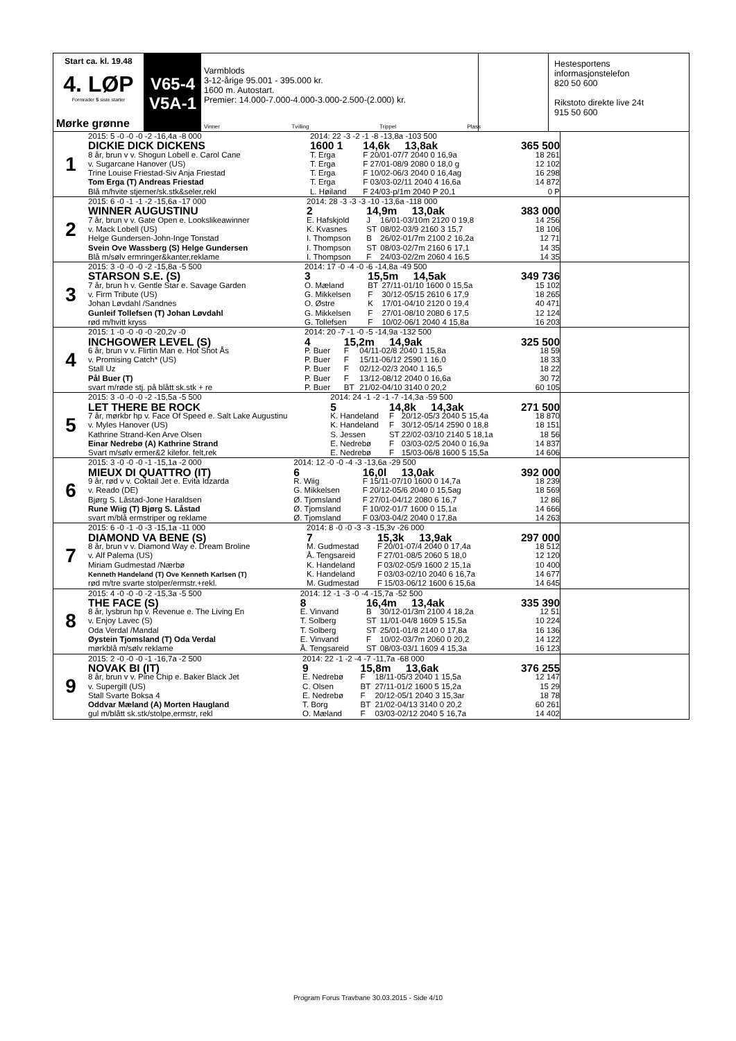Start ca. kl. 19.48
4. LØP
Formrader 5 siste starter
Mørke grønne
V65-4
V5A-1
Varmblods
3-12-årige 95.001 - 395.000 kr.
1600 m. Autostart.
Premier: 14.000-7.000-4.000-3.000-2.500-(2.000) kr.
Vinner Tvilling Trippel Plass
Hestesportens informasjonstelefon
820 50 600
Rikstoto direkte live 24t
915 50 600
1
| 2015: 5 -0 -0 -0 -2 -16,4a -8 000 | 2014: 22 -3 -2 -1 -8 -13,8a -103 500 | | | |
| DICKIE DICK DICKENS | 1600 1 | 14,6k 13,8ak | | 365 500 |
| 8 år, brun v v. Shogun Lobell e. Carol Cane | T. Erga | F | 20/01-07/7 2040 0 16,9a | 18 261 |
| v. Sugarcane Hanover (US) | T. Erga | F | 27/01-08/9 2080 0 18,0 g | 12 102 |
| Trine Louise Friestad-Siv Anja Friestad | T. Erga | F | 10/02-06/3 2040 0 16,4ag | 16 298 |
| Tom Erga (T) Andreas Friestad | T. Erga | F | 03/03-02/11 2040 4 16,6a | 14 872 |
| Blå m/hvite stjerner/sk.stk&seler,rekl | L. Høiland | F | 24/03-p/1m 2040 P 20,1 | 0 P |
2
| 2015: 6 -0 -1 -1 -2 -15,6a -17 000 | 2014: 28 -3 -3 -3 -10 -13,6a -118 000 | | | |
| WINNER AUGUSTINU | 2 | 14,9m 13,0ak | | 383 000 |
| 7 år, brun v v. Gate Open e. Lookslikeawinner | E. Hafskjold | J | 16/01-03/10m 2120 0 19,8 | 14 256 |
| v. Mack Lobell (US) | K. Kvasnes | ST | 08/02-03/9 2160 3 15,7 | 18 106 |
| Helge Gundersen-John-Inge Tonstad | I. Thompson | B | 26/02-01/7m 2100 2 16,2a | 12 71 |
| Svein Ove Wassberg (S) Helge Gundersen | I. Thompson | ST | 08/03-02/7m 2160 6 17,1 | 14 35 |
| Blå m/sølv ermringer&kanter,reklame | I. Thompson | F | 24/03-02/2m 2060 4 16,5 | 14 35 |
3
| 2015: 3 -0 -0 -0 -2 -15,8a -5 500 | 2014: 17 -0 -4 -0 -6 -14,8a -49 500 | | | |
| STARSON S.E. (S) | 3 | 15,5m 14,5ak | | 349 736 |
| 7 år, brun h v. Gentle Star e. Savage Garden | O. Mæland | BT | 27/11-01/10 1600 0 15,5a | 15 102 |
| v. Firm Tribute (US) | G. Mikkelsen | F | 30/12-05/15 2610 6 17,9 | 18 265 |
| Johan Løvdahl /Sandnes | O. Østre | K | 17/01-04/10 2120 0 19,4 | 40 471 |
| Gunleif Tollefsen (T) Johan Løvdahl | G. Mikkelsen | F | 27/01-08/10 2080 6 17,5 | 12 124 |
| rød m/hvitt kryss | G. Tollefsen | F | 10/02-06/1 2040 4 15,8a | 16 203 |
4
| 2015: 1 -0 -0 -0 -0 -20,2v -0 | 2014: 20 -7 -1 -0 -5 -14,9a -132 500 | | | |
| INCHGOWER LEVEL (S) | 4 | 15,2m 14,9ak | | 325 500 |
| 6 år, brun v v. Flirtin Man e. Hot Shot Ås | P. Buer | F | 04/11-02/8 2040 1 15,8a | 18 59 |
| v. Promising Catch* (US) | P. Buer | F | 15/11-06/12 2590 1 16,0 | 18 33 |
| Stall Uz | P. Buer | F | 02/12-02/3 2040 1 16,5 | 18 22 |
| Pål Buer (T) | P. Buer | F | 13/12-08/12 2040 0 16,6a | 30 72 |
| svart m/røde stj. på blått sk.stk + re | P. Buer | BT | 21/02-04/10 3140 0 20,2 | 60 105 |
5
| 2015: 3 -0 -0 -0 -2 -15,5a -5 500 | 2014: 24 -1 -2 -1 -7 -14,3a -59 500 | | | |
| LET THERE BE ROCK | 5 | 14,8k 14,3ak | | 271 500 |
| 7 år, mørkbr hp v. Face Of Speed e. Salt Lake Augustinu | K. Handeland | F | 20/12-05/3 2040 5 15,4a | 18 870 |
| v. Myles Hanover (US) | K. Handeland | F | 30/12-05/14 2590 0 18,8 | 18 151 |
| Kathrine Strand-Ken Arve Olsen | S. Jessen | ST | 22/02-03/10 2140 5 18,1a | 18 56 |
| Einar Nedrebø (A) Kathrine Strand | E. Nedrebø | F | 03/03-02/5 2040 0 16,9a | 14 837 |
| Svart m/sølv ermer&2 kilefor. felt,rek | E. Nedrebø | F | 15/03-06/8 1600 5 15,5a | 14 606 |
6
| 2015: 3 -0 -0 -0 -1 -15,1a -2 000 | 2014: 12 -0 -0 -4 -3 -13,6a -29 500 | | | |
| MIEUX DI QUATTRO (IT) | 6 | 16,0l 13,0ak | | 392 000 |
| 9 år, rød v v. Coktail Jet e. Evita Idzarda | R. Wiig | F | 15/11-07/10 1600 0 14,7a | 18 239 |
| v. Reado (DE) | G. Mikkelsen | F | 20/12-05/6 2040 0 15,5ag | 18 569 |
| Bjørg S. Låstad-Jone Haraldsen | Ø. Tjomsland | F | 27/01-04/12 2080 6 16,7 | 12 86 |
| Rune Wiig (T) Bjørg S. Låstad | Ø. Tjomsland | F | 10/02-01/7 1600 0 15,1a | 14 666 |
| svart m/blå ermstriper og reklame | Ø. Tjomsland | F | 03/03-04/2 2040 0 17,8a | 14 263 |
7
| 2015: 6 -0 -1 -0 -3 -15,1a -11 000 | 2014: 8 -0 -0 -3 -3 -15,3v -26 000 | | | |
| DIAMOND VA BENE (S) | 7 | 15,3k 13,9ak | | 297 000 |
| 8 år, brun v v. Diamond Way e. Dream Broline | M. Gudmestad | F | 20/01-07/4 2040 0 17,4a | 18 512 |
| v. Alf Palema (US) | Å. Tengsareid | F | 27/01-08/5 2060 5 18,0 | 12 120 |
| Miriam Gudmestad /Nærbø | K. Handeland | F | 03/02-05/9 1600 2 15,1a | 10 400 |
| Kenneth Handeland (T) Ove Kenneth Karlsen (T) | K. Handeland | F | 03/03-02/10 2040 6 16,7a | 14 677 |
| rød m/tre svarte stolper/ermstr.+rekl. | M. Gudmestad | F | 15/03-06/12 1600 6 15,6a | 14 645 |
8
| 2015: 4 -0 -0 -0 -2 -15,3a -5 500 | 2014: 12 -1 -3 -0 -4 -15,7a -52 500 | | | |
| THE FACE (S) | 8 | 16,4m 13,4ak | | 335 390 |
| 8 år, lysbrun hp v. Revenue e. The Living En | E. Vinvand | B | 30/12-01/3m 2100 4 18,2a | 12 51 |
| v. Enjoy Lavec (S) | T. Solberg | ST | 11/01-04/8 1609 5 15,5a | 10 224 |
| Oda Verdal /Mandal | T. Solberg | ST | 25/01-01/8 2140 0 17,8a | 16 136 |
| Øystein Tjomsland (T) Oda Verdal | E. Vinvand | F | 10/02-03/7m 2060 0 20,2 | 14 122 |
| mørkblå m/sølv reklame | Å. Tengsareid | ST | 08/03-03/1 1609 4 15,3a | 16 123 |
9
| 2015: 2 -0 -0 -0 -1 -16,7a -2 500 | 2014: 22 -1 -2 -4 -7 -11,7a -68 000 | | | |
| NOVAK BI (IT) | 9 | 15,8m 13,6ak | | 376 255 |
| 8 år, brun v v. Pine Chip e. Baker Black Jet | E. Nedrebø | F | 18/11-05/3 2040 1 15,5a | 12 147 |
| v. Supergill (US) | C. Olsen | BT | 27/11-01/2 1600 5 15,2a | 15 29 |
| Stall Svarte Boksa 4 | E. Nedrebø | F | 20/12-05/1 2040 3 15,3ar | 18 78 |
| Oddvar Mæland (A) Morten Haugland | T. Borg | BT | 21/02-04/13 3140 0 20,2 | 60 261 |
| gul m/blått sk.stk/stolpe,ermstr, rekl | O. Mæland | F | 03/03-02/12 2040 5 16,7a | 14 402 |
Program Forus Travbane 30.03.2015 - Side 4/10